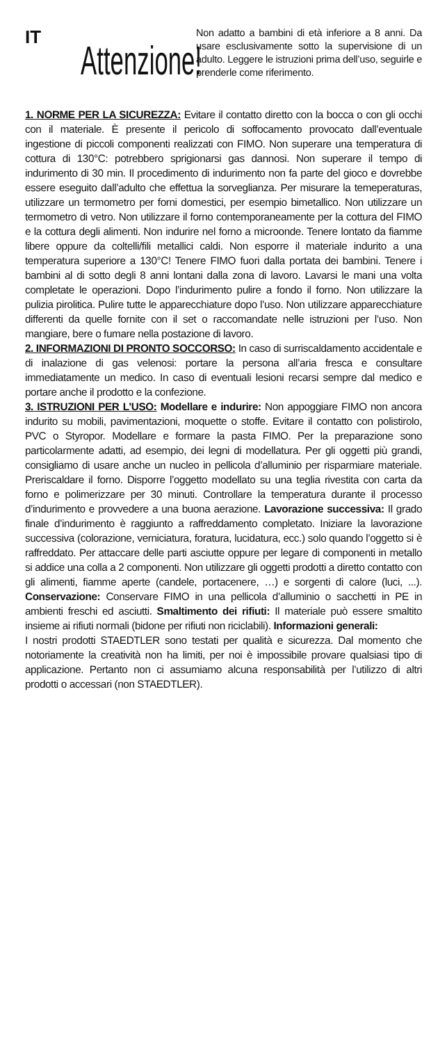IT
Attenzione!
Non adatto a bambini di età inferiore a 8 anni. Da usare esclusivamente sotto la supervisione di un adulto. Leggere le istruzioni prima dell’uso, seguirle e prenderle come riferimento.
1. NORME PER LA SICUREZZA: Evitare il contatto diretto con la bocca o con gli occhi con il materiale. È presente il pericolo di soffocamento provocato dall’eventuale ingestione di piccoli componenti realizzati con FIMO. Non superare una temperatura di cottura di 130°C: potrebbero sprigionarsi gas dannosi. Non superare il tempo di indurimento di 30 min. Il procedimento di indurimento non fa parte del gioco e dovrebbe essere eseguito dall’adulto che effettua la sorveglianza. Per misurare la temeperaturas, utilizzare un termometro per forni domestici, per esempio bimetallico. Non utilizzare un termometro di vetro. Non utilizzare il forno contemporaneamente per la cottura del FIMO e la cottura degli alimenti. Non indurire nel forno a microonde. Tenere lontato da fiamme libere oppure da coltelli/fili metallici caldi. Non esporre il materiale indurito a una temperatura superiore a 130°C! Tenere FIMO fuori dalla portata dei bambini. Tenere i bambini al di sotto degli 8 anni lontani dalla zona di lavoro. Lavarsi le mani una volta completate le operazioni. Dopo l’indurimento pulire a fondo il forno. Non utilizzare la pulizia pirolitica. Pulire tutte le apparecchiature dopo l’uso. Non utilizzare apparecchiature differenti da quelle fornite con il set o raccomandate nelle istruzioni per l’uso. Non mangiare, bere o fumare nella postazione di lavoro.
2. INFORMAZIONI DI PRONTO SOCCORSO: In caso di surriscaldamento accidentale e di inalazione di gas velenosi: portare la persona all’aria fresca e consultare immediatamente un medico. In caso di eventuali lesioni recarsi sempre dal medico e portare anche il prodotto e la confezione.
3. ISTRUZIONI PER L’USO: Modellare e indurire: Non appoggiare FIMO non ancora indurito su mobili, pavimentazioni, moquette o stoffe. Evitare il contatto con polistirolo, PVC o Styropor. Modellare e formare la pasta FIMO. Per la preparazione sono particolarmente adatti, ad esempio, dei legni di modellatura. Per gli oggetti più grandi, consigliamo di usare anche un nucleo in pellicola d’alluminio per risparmiare materiale. Preriscaldare il forno. Disporre l’oggetto modellato su una teglia rivestita con carta da forno e polimerizzare per 30 minuti. Controllare la temperatura durante il processo d’indurimento e provvedere a una buona aerazione. Lavorazione successiva: Il grado finale d’indurimento è raggiunto a raffreddamento completato. Iniziare la lavorazione successiva (colorazione, verniciatura, foratura, lucidatura, ecc.) solo quando l’oggetto si è raffreddato. Per attaccare delle parti asciutte oppure per legare di componenti in metallo si addice una colla a 2 componenti. Non utilizzare gli oggetti prodotti a diretto contatto con gli alimenti, fiamme aperte (candele, portacenere, …) e sorgenti di calore (luci, ...). Conservazione: Conservare FIMO in una pellicola d’alluminio o sacchetti in PE in ambienti freschi ed asciutti. Smaltimento dei rifiuti: Il materiale può essere smaltito insieme ai rifiuti normali (bidone per rifiuti non riciclabili). Informazioni generali:
I nostri prodotti STAEDTLER sono testati per qualità e sicurezza. Dal momento che notoriamente la creatività non ha limiti, per noi è impossibile provare qualsiasi tipo di applicazione. Pertanto non ci assumiamo alcuna responsabilità per l’utilizzo di altri prodotti o accessari (non STAEDTLER).